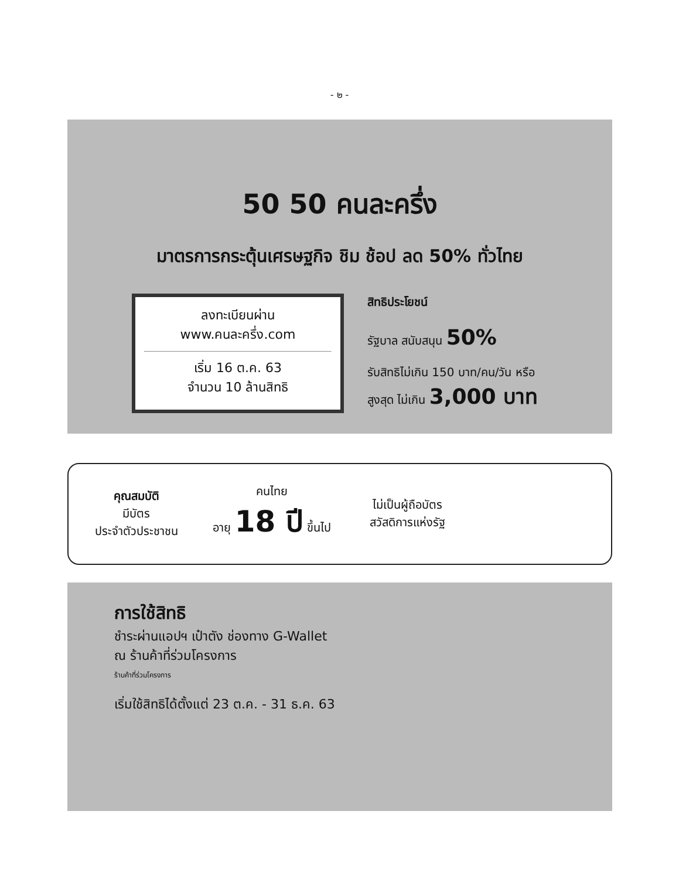- ๒ -
50 50 คนละครึ่ง
มาตรการกระตุ้นเศรษฐกิจ ชิม ช้อป ลด 50% ทั่วไทย
ลงทะเบียนผ่าน
www.คนละครึ่ง.com
เริ่ม 16 ต.ค. 63
จำนวน 10 ล้านสิทธิ
สิทธิประโยชน์
รัฐบาล สนับสนุน 50%
รับสิทธิไม่เกิน 150 บาท/คน/วัน หรือ
สูงสุด ไม่เกิน 3,000 บาท
คุณสมบัติ
มีบัตร
ประจำตัวประชาชน
คนไทย
อายุ 18 ปี ขึ้นไป
ไม่เป็นผู้ถือบัตร
สวัสดิการแห่งรัฐ
การใช้สิทธิ
ชำระผ่านแอปฯ เป๋าตัง ช่องทาง G-Wallet
ณ ร้านค้าที่ร่วมโครงการ
ร้านค้าที่ร่วมโครงการ
เริ่มใช้สิทธิได้ตั้งแต่ 23 ต.ค. - 31 ธ.ค. 63